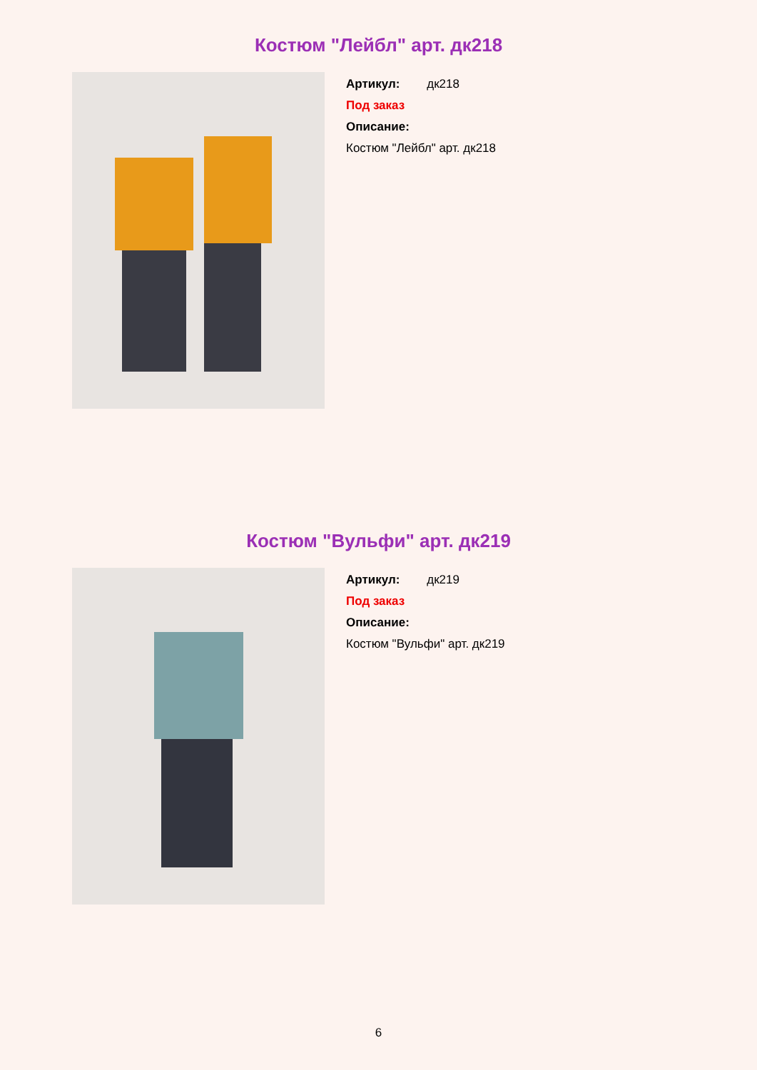Костюм "Лейбл" арт. дк218
Артикул: дк218
Под заказ
Описание:
Костюм "Лейбл" арт. дк218
Костюм "Вульфи" арт. дк219
Артикул: дк219
Под заказ
Описание:
Костюм "Вульфи" арт. дк219
6